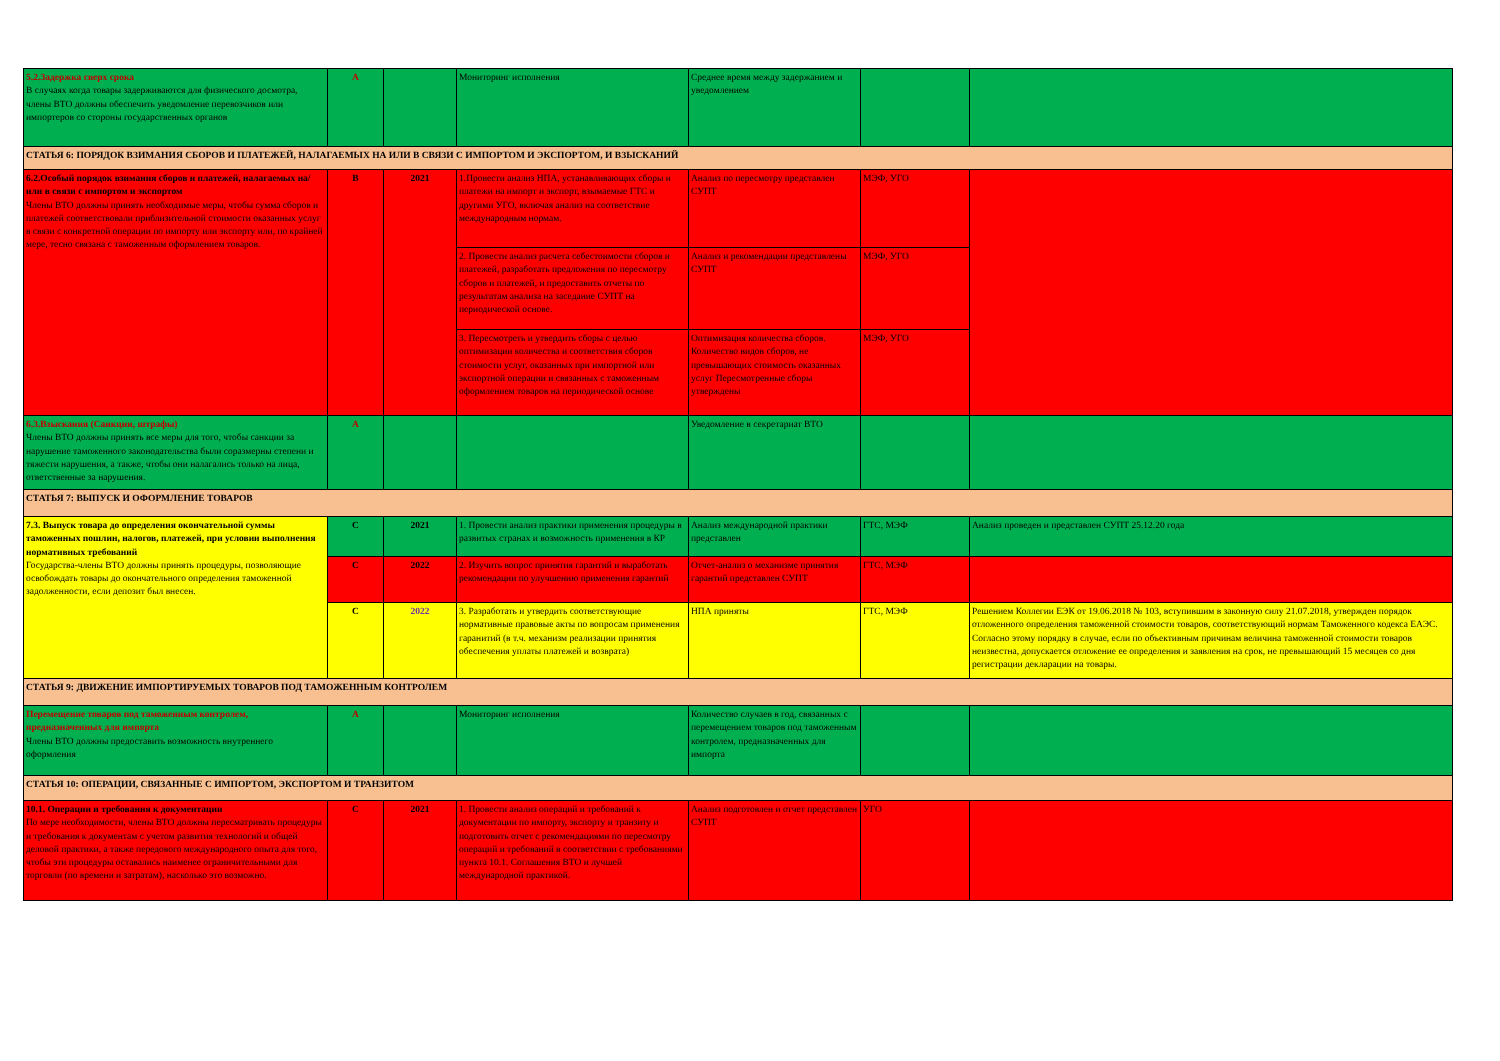| 5.2.Задержка сверх срока В случаях когда товары задерживаются для физического досмотра, члены ВТО должны обеспечить уведомление перевозчиков или импортеров со стороны государственных органов | A | | Мониторинг исполнения | Среднее время между задержанием и уведомлением | | |
| СТАТЬЯ 6: ПОРЯДОК ВЗИМАНИЯ СБОРОВ И ПЛАТЕЖЕЙ, НАЛАГАЕМЫХ НА ИЛИ В СВЯЗИ С ИМПОРТОМ И ЭКСПОРТОМ, И ВЗЫСКАНИЙ | | | | | | |
| 6.2.Особый порядок взимания сборов и платежей, налагаемых на/или в связи с импортом и экспортом Члены ВТО должны принять необходимые меры, чтобы сумма сборов и платежей соответствовали приблизительной стоимости оказанных услуг в связи с конкретной операции по импорту или экспорту или, по крайней мере, тесно связана с таможенным оформлением товаров. | B | 2021 | 1.Провести анализ НПА, устанавливающих сборы и платежи на импорт и экспорт, взымаемые ГТС и другими УГО, включая анализ на соответствие международным нормам. | Анализ по пересмотру представлен СУПТ | МЭФ, УГО | |
| | | | 2. Провести анализ расчета себестоимости сборов и платежей, разработать предложения по пересмотру сборов и платежей, и предоставить отчеты по результатам анализа на заседание СУПТ на периодической основе. | Анализ и рекомендации представлены СУПТ | МЭФ, УГО | |
| | | | 3. Пересмотреть и утвердить сборы с целью оптимизации количества и соответствия сборов стоимости услуг, оказанных при импортной или экспортной операции и связанных с таможенным оформлением товаров на периодической основе | Оптимизация количества сборов. Количество видов сборов, не превышающих стоимость оказанных услуг Пересмотренные сборы утверждены | МЭФ, УГО | |
| 6.3.Взыскания (Санкции, штрафы) Члены ВТО должны принять все меры для того, чтобы санкции за нарушение таможенного законодательства были соразмерны степени и тяжести нарушения, а также, чтобы они налагались только на лица, ответственные за нарушения. | A | | | Уведомление в секретариат ВТО | | |
| СТАТЬЯ 7: ВЫПУСК И ОФОРМЛЕНИЕ ТОВАРОВ | | | | | | |
| 7.3. Выпуск товара до определения окончательной суммы таможенных пошлин, налогов, платежей, при условии выполнения нормативных требований Государства-члены ВТО должны принять процедуры, позволяющие освобождать товары до окончательного определения таможенной задолженности, если депозит был внесен. | C | 2021 | 1. Провести анализ практики применения процедуры в развитых странах и возможность применения в КР | Анализ международной практики представлен | ГТС, МЭФ | Анализ проведен и представлен СУПТ 25.12.20 года |
| | C | 2022 | 2. Изучить вопрос принятия гарантий и выработать рекомендации по улучшению применения гарантий | Отчет-анализ о механизме принятия гарантий представлен СУПТ | ГТС, МЭФ | |
| | C | 2022 | 3. Разработать и утвердить соответствующие нормативные правовые акты по вопросам применения гаранитий (в т.ч. механизм реализации принятия обеспечения уплаты платежей и возврата) | НПА приняты | ГТС, МЭФ | Решением Коллегии ЕЭК от 19.06.2018 № 103, вступившим в законную силу 21.07.2018, утвержден порядок отложенного определения таможенной стоимости товаров, соответствующий нормам Таможенного кодекса ЕАЭС. Согласно этому порядку в случае, если по объективным причинам величина таможенной стоимости товаров неизвестна, допускается отложение ее определения и заявления на срок, не превышающий 15 месяцев со дня регистрации декларации на товары. |
| СТАТЬЯ 9: ДВИЖЕНИЕ ИМПОРТИРУЕМЫХ ТОВАРОВ ПОД ТАМОЖЕННЫМ КОНТРОЛЕМ | | | | | | |
| Перемещение товаров под таможенным контролем, предназначенных для импорта Члены ВТО должны предоставить возможность внутреннего оформления | A | | Мониторинг исполнения | Количество случаев в год, связанных с перемещением товаров под таможенным контролем, предназначенных для импорта | | |
| СТАТЬЯ 10: ОПЕРАЦИИ, СВЯЗАННЫЕ С ИМПОРТОМ, ЭКСПОРТОМ И ТРАНЗИТОМ | | | | | | |
| 10.1. Операции и требования к документации По мере необходимости, члены ВТО должны пересматривать процедуры и требования к документам с учетом развития технологий и общей деловой практики, а также передового международного опыта для того, чтобы эти процедуры оставались наименее ограничительными для торговли (по времени и затратам), насколько это возможно. | C | 2021 | 1. Провести анализ операций и требований к документации по импорту, экспорту и транзиту и подготовить отчет с рекомендациями по пересмотру операций и требований в соответствии с требованиями пункта 10.1. Соглашения ВТО и лучшей международной практикой. | Анализ подготовлен и отчет представлен СУПТ | УГО | |